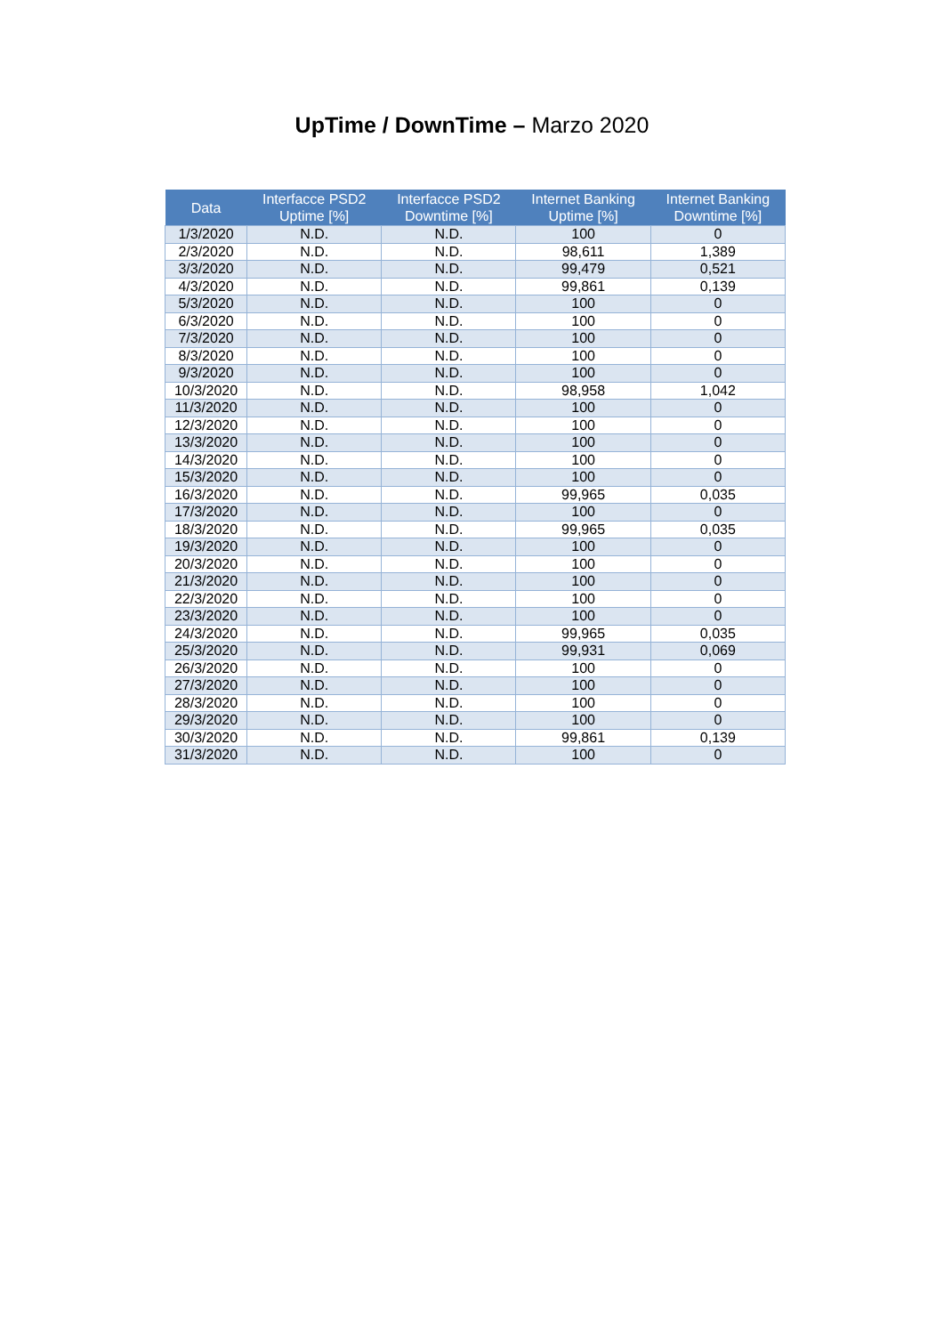UpTime / DownTime – Marzo 2020
| Data | Interfacce PSD2 Uptime [%] | Interfacce PSD2 Downtime [%] | Internet Banking Uptime [%] | Internet Banking Downtime [%] |
| --- | --- | --- | --- | --- |
| 1/3/2020 | N.D. | N.D. | 100 | 0 |
| 2/3/2020 | N.D. | N.D. | 98,611 | 1,389 |
| 3/3/2020 | N.D. | N.D. | 99,479 | 0,521 |
| 4/3/2020 | N.D. | N.D. | 99,861 | 0,139 |
| 5/3/2020 | N.D. | N.D. | 100 | 0 |
| 6/3/2020 | N.D. | N.D. | 100 | 0 |
| 7/3/2020 | N.D. | N.D. | 100 | 0 |
| 8/3/2020 | N.D. | N.D. | 100 | 0 |
| 9/3/2020 | N.D. | N.D. | 100 | 0 |
| 10/3/2020 | N.D. | N.D. | 98,958 | 1,042 |
| 11/3/2020 | N.D. | N.D. | 100 | 0 |
| 12/3/2020 | N.D. | N.D. | 100 | 0 |
| 13/3/2020 | N.D. | N.D. | 100 | 0 |
| 14/3/2020 | N.D. | N.D. | 100 | 0 |
| 15/3/2020 | N.D. | N.D. | 100 | 0 |
| 16/3/2020 | N.D. | N.D. | 99,965 | 0,035 |
| 17/3/2020 | N.D. | N.D. | 100 | 0 |
| 18/3/2020 | N.D. | N.D. | 99,965 | 0,035 |
| 19/3/2020 | N.D. | N.D. | 100 | 0 |
| 20/3/2020 | N.D. | N.D. | 100 | 0 |
| 21/3/2020 | N.D. | N.D. | 100 | 0 |
| 22/3/2020 | N.D. | N.D. | 100 | 0 |
| 23/3/2020 | N.D. | N.D. | 100 | 0 |
| 24/3/2020 | N.D. | N.D. | 99,965 | 0,035 |
| 25/3/2020 | N.D. | N.D. | 99,931 | 0,069 |
| 26/3/2020 | N.D. | N.D. | 100 | 0 |
| 27/3/2020 | N.D. | N.D. | 100 | 0 |
| 28/3/2020 | N.D. | N.D. | 100 | 0 |
| 29/3/2020 | N.D. | N.D. | 100 | 0 |
| 30/3/2020 | N.D. | N.D. | 99,861 | 0,139 |
| 31/3/2020 | N.D. | N.D. | 100 | 0 |